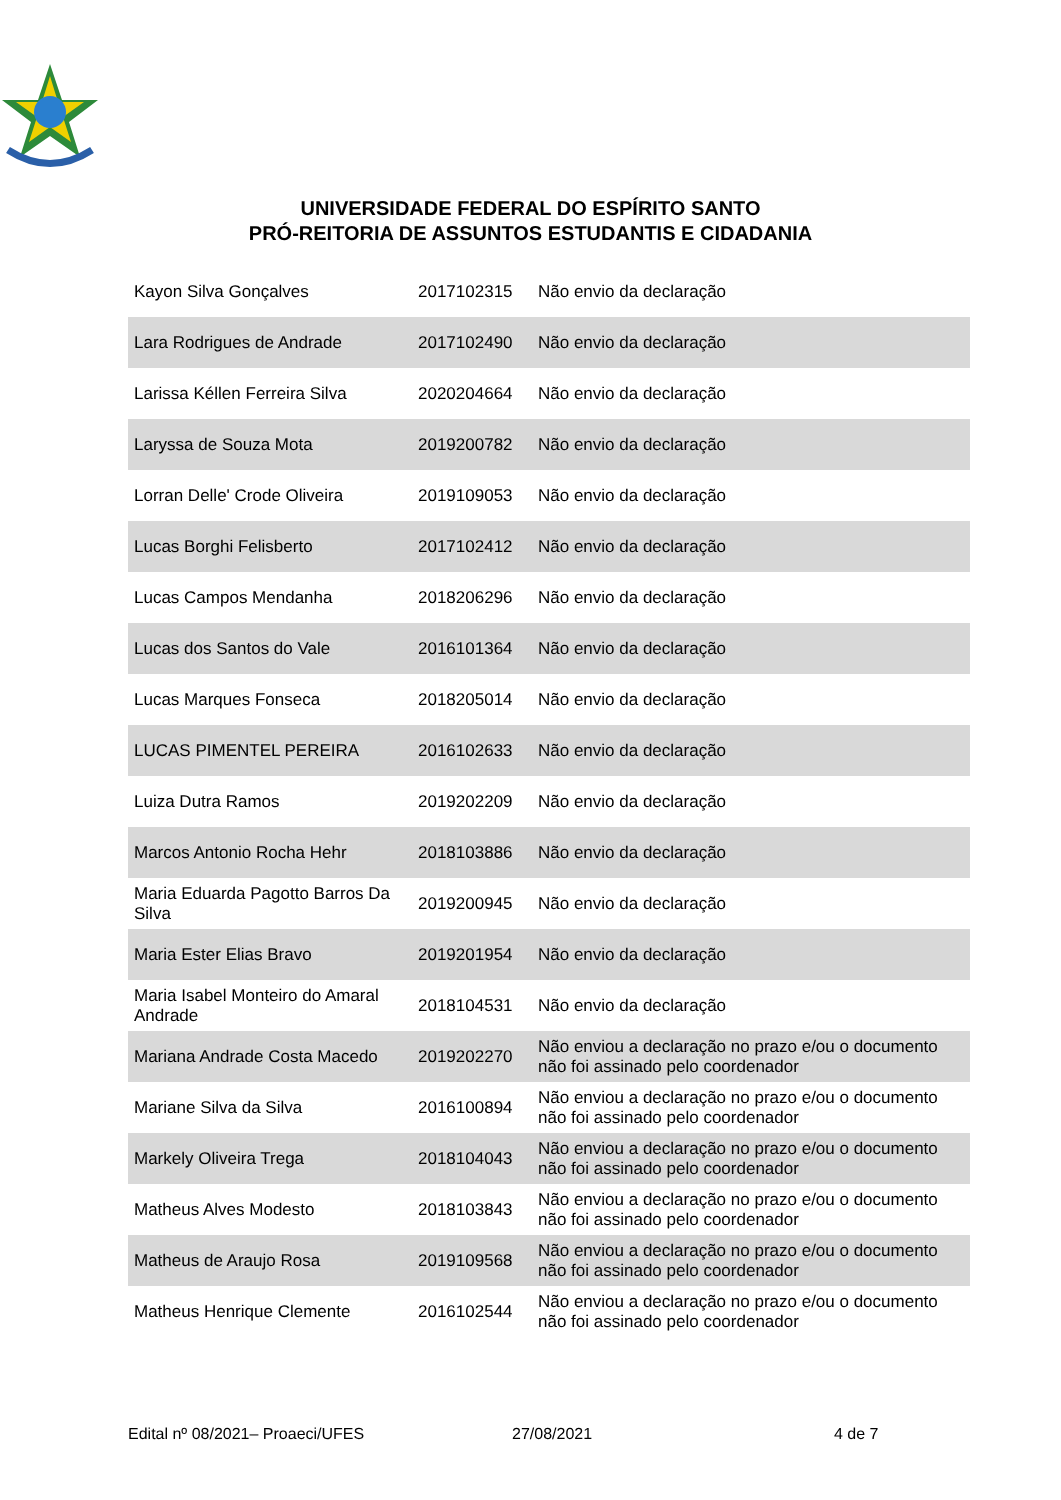UNIVERSIDADE FEDERAL DO ESPÍRITO SANTO
PRÓ-REITORIA DE ASSUNTOS ESTUDANTIS E CIDADANIA
| Kayon Silva Gonçalves | 2017102315 | Não envio da declaração |
| Lara Rodrigues de Andrade | 2017102490 | Não envio da declaração |
| Larissa Kéllen Ferreira Silva | 2020204664 | Não envio da declaração |
| Laryssa de Souza Mota | 2019200782 | Não envio da declaração |
| Lorran Delle' Crode Oliveira | 2019109053 | Não envio da declaração |
| Lucas Borghi Felisberto | 2017102412 | Não envio da declaração |
| Lucas Campos Mendanha | 2018206296 | Não envio da declaração |
| Lucas dos Santos do Vale | 2016101364 | Não envio da declaração |
| Lucas Marques Fonseca | 2018205014 | Não envio da declaração |
| LUCAS PIMENTEL PEREIRA | 2016102633 | Não envio da declaração |
| Luiza Dutra Ramos | 2019202209 | Não envio da declaração |
| Marcos Antonio Rocha Hehr | 2018103886 | Não envio da declaração |
| Maria Eduarda Pagotto Barros Da Silva | 2019200945 | Não envio da declaração |
| Maria Ester Elias Bravo | 2019201954 | Não envio da declaração |
| Maria Isabel Monteiro do Amaral Andrade | 2018104531 | Não envio da declaração |
| Mariana Andrade Costa Macedo | 2019202270 | Não enviou a declaração no prazo e/ou o documento não foi assinado pelo coordenador |
| Mariane Silva da Silva | 2016100894 | Não enviou a declaração no prazo e/ou o documento não foi assinado pelo coordenador |
| Markely Oliveira Trega | 2018104043 | Não enviou a declaração no prazo e/ou o documento não foi assinado pelo coordenador |
| Matheus Alves Modesto | 2018103843 | Não enviou a declaração no prazo e/ou o documento não foi assinado pelo coordenador |
| Matheus de Araujo Rosa | 2019109568 | Não enviou a declaração no prazo e/ou o documento não foi assinado pelo coordenador |
| Matheus Henrique Clemente | 2016102544 | Não enviou a declaração no prazo e/ou o documento não foi assinado pelo coordenador |
Edital nº 08/2021– Proaeci/UFES 27/08/2021 4 de 7